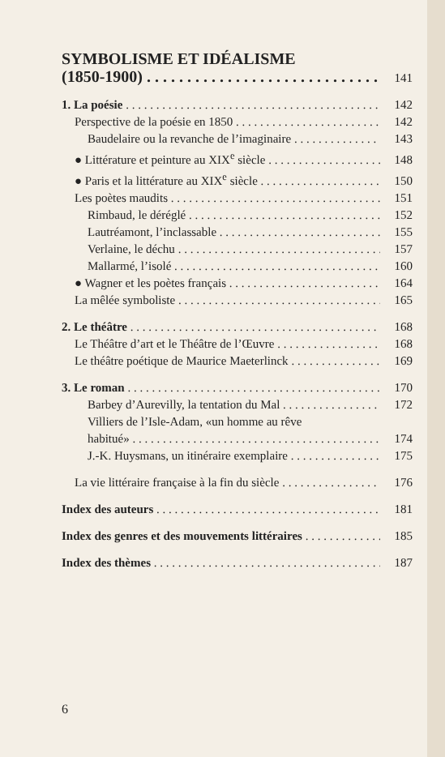SYMBOLISME ET IDÉALISME
(1850-1900) 141
1. La poésie 142
Perspective de la poésie en 1850 142
Baudelaire ou la revanche de l’imaginaire 143
● Littérature et peinture au XIX<sup>e</sup> siècle 148
● Paris et la littérature au XIX<sup>e</sup> siècle 150
Les poètes maudits 151
Rimbaud, le déréglé 152
Lautréamont, l’inclassable 155
Verlaine, le déchu 157
Mallarmé, l’isolé 160
● Wagner et les poètes français 164
La mêlée symboliste 165
2. Le théâtre 168
Le Théâtre d’art et le Théâtre de l’Œuvre 168
Le théâtre poétique de Maurice Maeterlinck 169
3. Le roman 170
Barbey d’Aurevilly, la tentation du Mal 172
Villiers de l’Isle-Adam, «un homme au rêve
habitué» 174
J.-K. Huysmans, un itinéraire exemplaire 175
La vie littéraire française à la fin du siècle 176
Index des auteurs 181
Index des genres et des mouvements littéraires 185
Index des thèmes 187
6